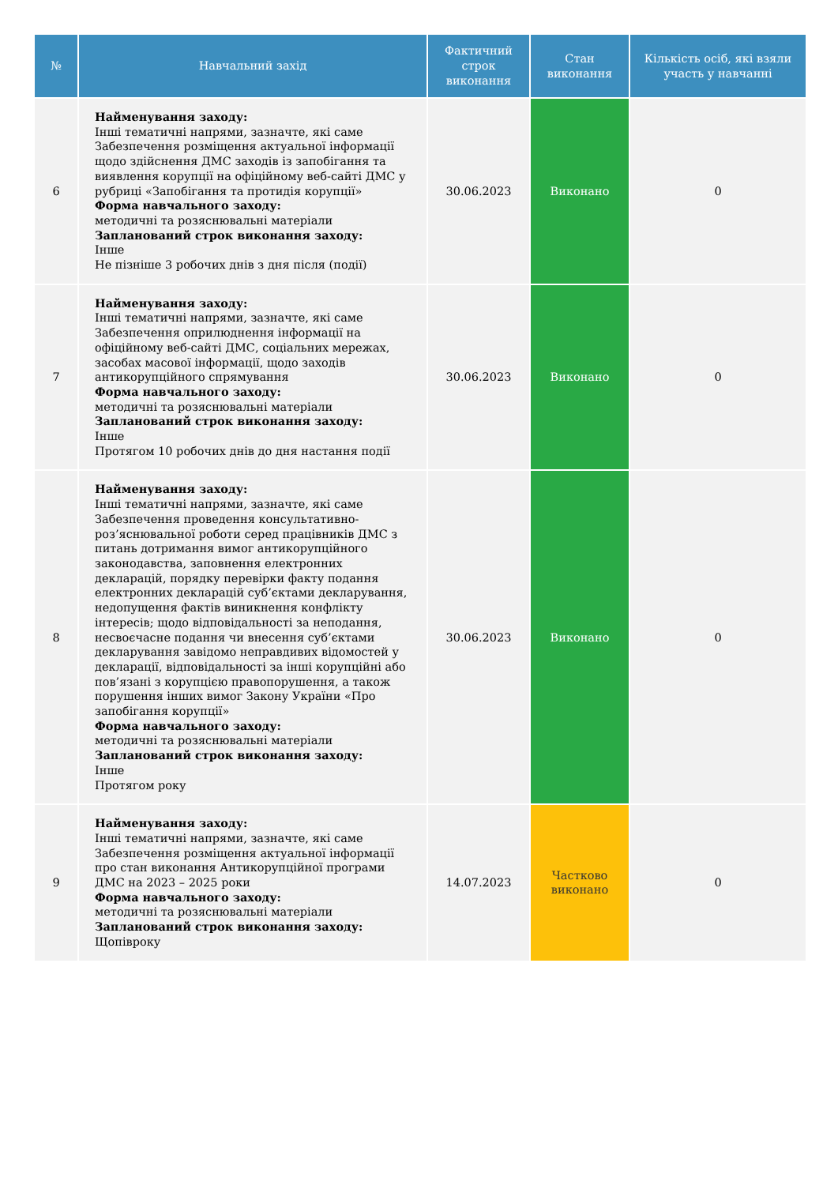| № | Навчальний захід | Фактичний строк виконання | Стан виконання | Кількість осіб, які взяли участь у навчанні |
| --- | --- | --- | --- | --- |
| 6 | Найменування заходу: Інші тематичні напрями, зазначте, які саме Забезпечення розміщення актуальної інформації щодо здійснення ДМС заходів із запобігання та виявлення корупції на офіційному веб-сайті ДМС у рубриці «Запобігання та протидія корупції» Форма навчального заходу: методичні та роз­яснювальні матеріали Запланований строк виконання заходу: Інше Не пізніше 3 робочих днів з дня після (події) | 30.06.2023 | Виконано | 0 |
| 7 | Найменування заходу: Інші тематичні напрями, зазначте, які саме Забезпечення оприлюднення інформації на офіційному веб-сайті ДМС, соціальних мережах, засобах масової інформації, щодо заходів антикорупційного спрямування Форма навчального заходу: методичні та роз­яснювальні матеріали Запланований строк виконання заходу: Інше Протягом 10 робочих днів до дня настання події | 30.06.2023 | Виконано | 0 |
| 8 | Найменування заходу: Інші тематичні напрями, зазначте, які саме Забезпечення проведення консультативно-роз’яснювальної роботи серед працівників ДМС з питань дотримання вимог антикорупційного законодавства, заповнення електронних декларацій, порядку перевірки факту подання електронних декларацій суб’єктами декларування, недопущення фактів виникнення конфлікту інтересів; щодо відповідальності за неподання, несвоєчасне подання чи внесення суб’єктами декларування завідомо неправдивих відомостей у декларації, відповідальності за інші корупційні або пов’язані з корупцією правопорушення, а також порушення інших вимог Закону України «Про запобігання корупції» Форма навчального заходу: методичні та роз­яснювальні матеріали Запланований строк виконання заходу: Інше Протягом року | 30.06.2023 | Виконано | 0 |
| 9 | Найменування заходу: Інші тематичні напрями, зазначте, які саме Забезпечення розміщення актуальної інформації про стан виконання Антикорупційної програми ДМС на 2023 – 2025 роки Форма навчального заходу: методичні та роз­яснювальні матеріали Запланований строк виконання заходу: Щопівроку | 14.07.2023 | Частково виконано | 0 |